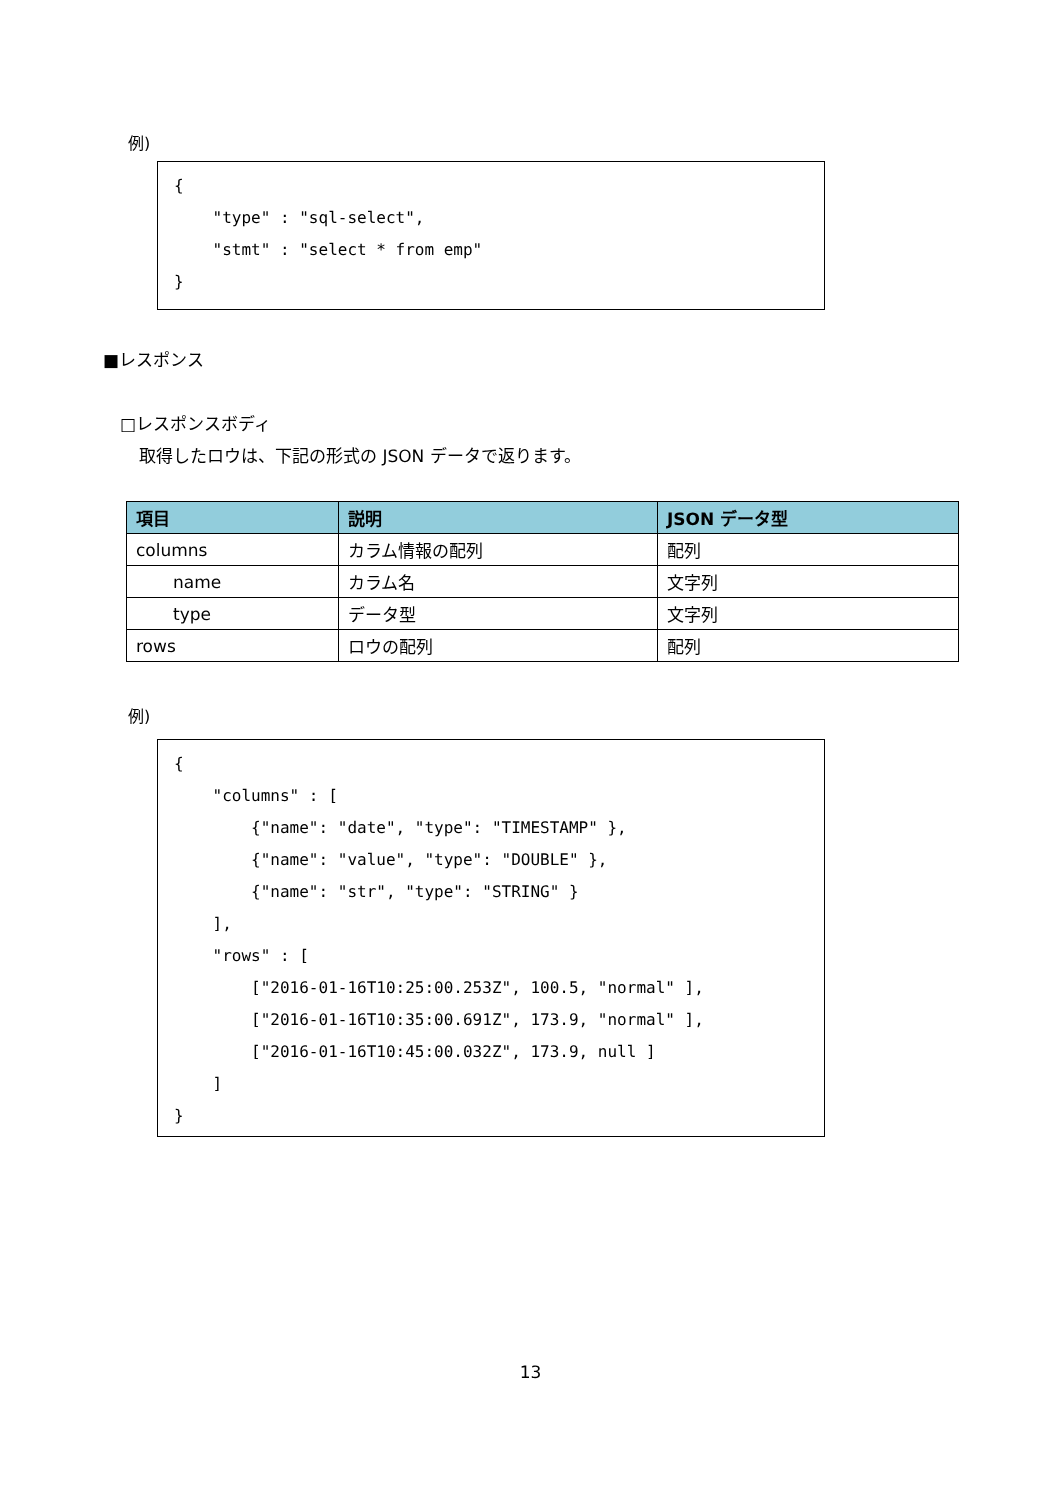例)
{ "type" : "sql-select", "stmt" : "select * from emp" }
■レスポンス
□レスポンスボディ
取得したロウは、下記の形式の JSON データで返ります。
| 項目 | 説明 | JSON データ型 |
| --- | --- | --- |
| columns | カラム情報の配列 | 配列 |
| name | カラム名 | 文字列 |
| type | データ型 | 文字列 |
| rows | ロウの配列 | 配列 |
例)
{ "columns" : [ {"name": "date", "type": "TIMESTAMP" }, {"name": "value", "type": "DOUBLE" }, {"name": "str", "type": "STRING" } ], "rows" : [ ["2016-01-16T10:25:00.253Z", 100.5, "normal" ], ["2016-01-16T10:35:00.691Z", 173.9, "normal" ], ["2016-01-16T10:45:00.032Z", 173.9, null ] ] }
13